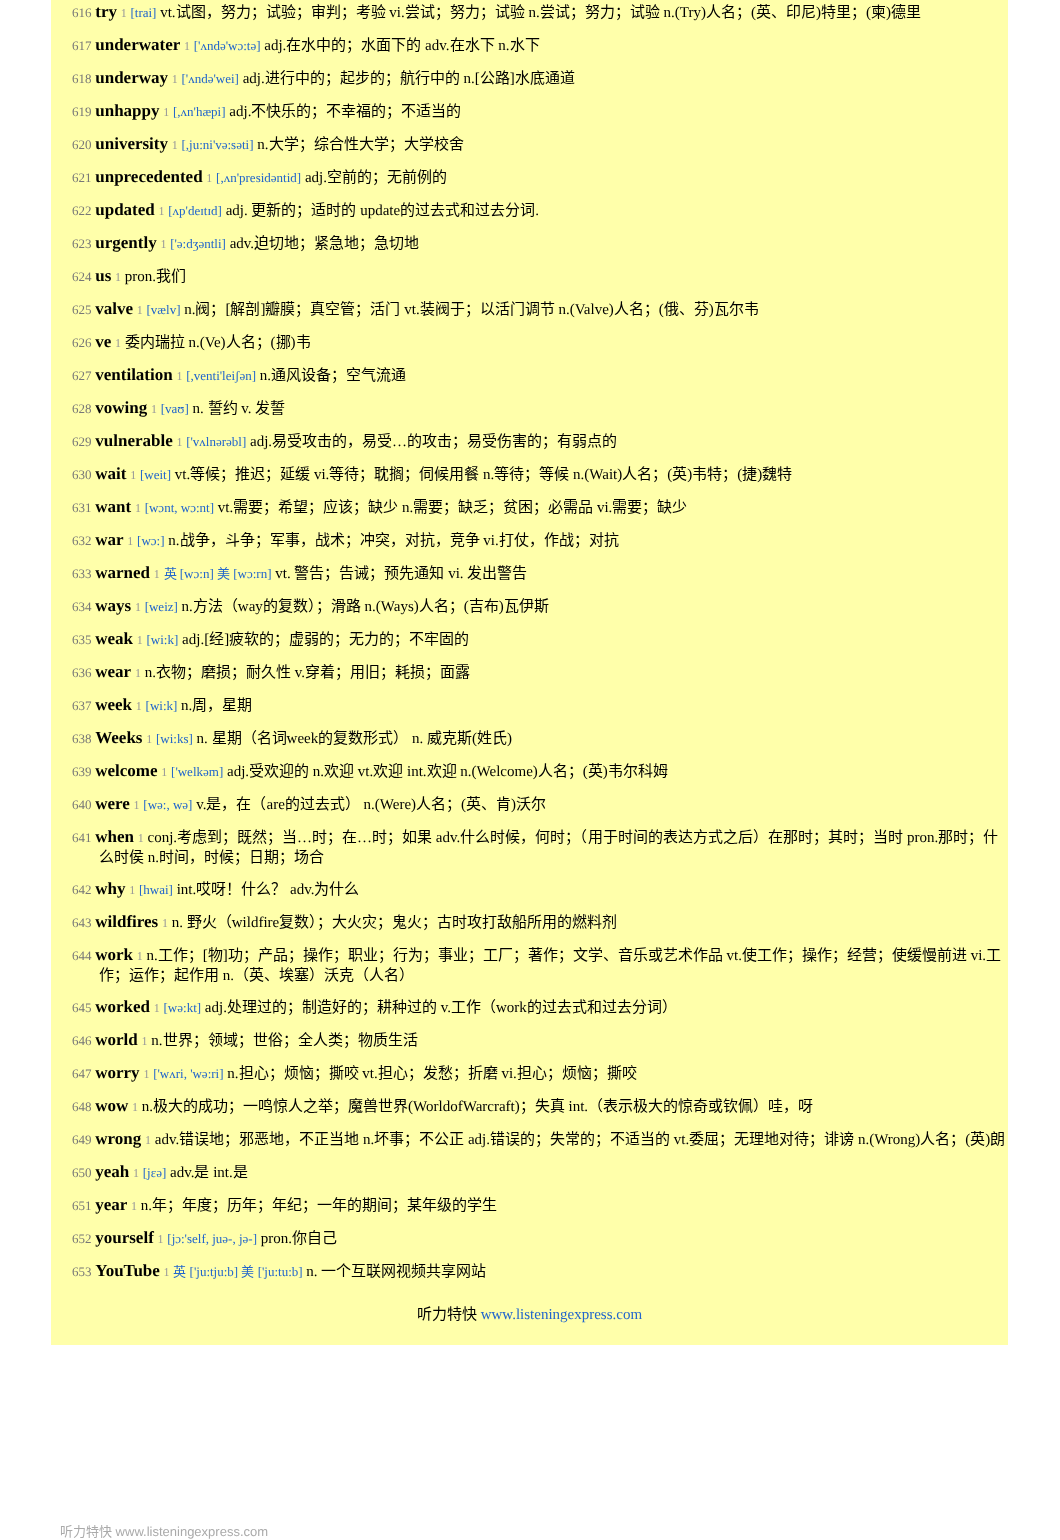616 try 1 [trai] vt.试图，努力；试验；审判；考验 vi.尝试；努力；试验 n.尝试；努力；试验 n.(Try)人名；(英、印尼)特里；(柬)德里
617 underwater 1 ['ʌndə'wɔ:tə] adj.在水中的；水面下的 adv.在水下 n.水下
618 underway 1 ['ʌndə'wei] adj.进行中的；起步的；航行中的 n.[公路]水底通道
619 unhappy 1 [,ʌn'hæpi] adj.不快乐的；不幸福的；不适当的
620 university 1 [,ju:ni'və:səti] n.大学；综合性大学；大学校舍
621 unprecedented 1 [,ʌn'presidəntid] adj.空前的；无前例的
622 updated 1 [ʌp'deɪtɪd] adj. 更新的；适时的 update的过去式和过去分词.
623 urgently 1 ['ə:dʒəntli] adv.迫切地；紧急地；急切地
624 us 1 pron.我们
625 valve 1 [vælv] n.阀；[解剖]瓣膜；真空管；活门 vt.装阀于；以活门调节 n.(Valve)人名；(俄、芬)瓦尔韦
626 ve 1 委内瑞拉 n.(Ve)人名；(挪)韦
627 ventilation 1 [,venti'leiʃən] n.通风设备；空气流通
628 vowing 1 [vaʊ] n. 誓约 v. 发誓
629 vulnerable 1 ['vʌlnərəbl] adj.易受攻击的，易受…的攻击；易受伤害的；有弱点的
630 wait 1 [weit] vt.等候；推迟；延缓 vi.等待；耽搁；伺候用餐 n.等待；等候 n.(Wait)人名；(英)韦特；(捷)魏特
631 want 1 [wɔnt, wɔ:nt] vt.需要；希望；应该；缺少 n.需要；缺乏；贫困；必需品 vi.需要；缺少
632 war 1 [wɔ:] n.战争，斗争；军事，战术；冲突，对抗，竞争 vi.打仗，作战；对抗
633 warned 1 英 [wɔ:n] 美 [wɔ:rn] vt. 警告；告诫；预先通知 vi. 发出警告
634 ways 1 [weiz] n.方法（way的复数）；滑路 n.(Ways)人名；(吉布)瓦伊斯
635 weak 1 [wi:k] adj.[经]疲软的；虚弱的；无力的；不牢固的
636 wear 1 n.衣物；磨损；耐久性 v.穿着；用旧；耗损；面露
637 week 1 [wi:k] n.周，星期
638 Weeks 1 [wi:ks] n. 星期（名词week的复数形式） n. 威克斯(姓氏)
639 welcome 1 ['welkəm] adj.受欢迎的 n.欢迎 vt.欢迎 int.欢迎 n.(Welcome)人名；(英)韦尔科姆
640 were 1 [wə:, wə] v.是，在（are的过去式） n.(Were)人名；(英、肯)沃尔
641 when 1 conj.考虑到；既然；当…时；在…时；如果 adv.什么时候，何时；（用于时间的表达方式之后）在那时；其时；当时 pron.那时；什么时侯 n.时间，时候；日期；场合
642 why 1 [hwai] int.哎呀！什么？ adv.为什么
643 wildfires 1 n. 野火（wildfire复数）；大火灾；鬼火；古时攻打敌船所用的燃料剂
644 work 1 n.工作；[物]功；产品；操作；职业；行为；事业；工厂；著作；文学、音乐或艺术作品 vt.使工作；操作；经营；使缓慢前进 vi.工作；运作；起作用 n.（英、埃塞）沃克（人名）
645 worked 1 [wə:kt] adj.处理过的；制造好的；耕种过的 v.工作（work的过去式和过去分词）
646 world 1 n.世界；领域；世俗；全人类；物质生活
647 worry 1 ['wʌri, 'wə:ri] n.担心；烦恼；撕咬 vt.担心；发愁；折磨 vi.担心；烦恼；撕咬
648 wow 1 n.极大的成功；一鸣惊人之举；魔兽世界(WorldofWarcraft)；失真 int.（表示极大的惊奇或钦佩）哇，呀
649 wrong 1 adv.错误地；邪恶地，不正当地 n.坏事；不公正 adj.错误的；失常的；不适当的 vt.委屈；无理地对待；诽谤 n.(Wrong)人名；(英)朗
650 yeah 1 [jɛə] adv.是 int.是
651 year 1 n.年；年度；历年；年纪；一年的期间；某年级的学生
652 yourself 1 [jɔ:'self, juə-, jə-] pron.你自己
653 YouTube 1 英 ['ju:tju:b] 美 ['ju:tu:b] n. 一个互联网视频共享网站
听力特快 www.listeningexpress.com
听力特快 www.listeningexpress.com